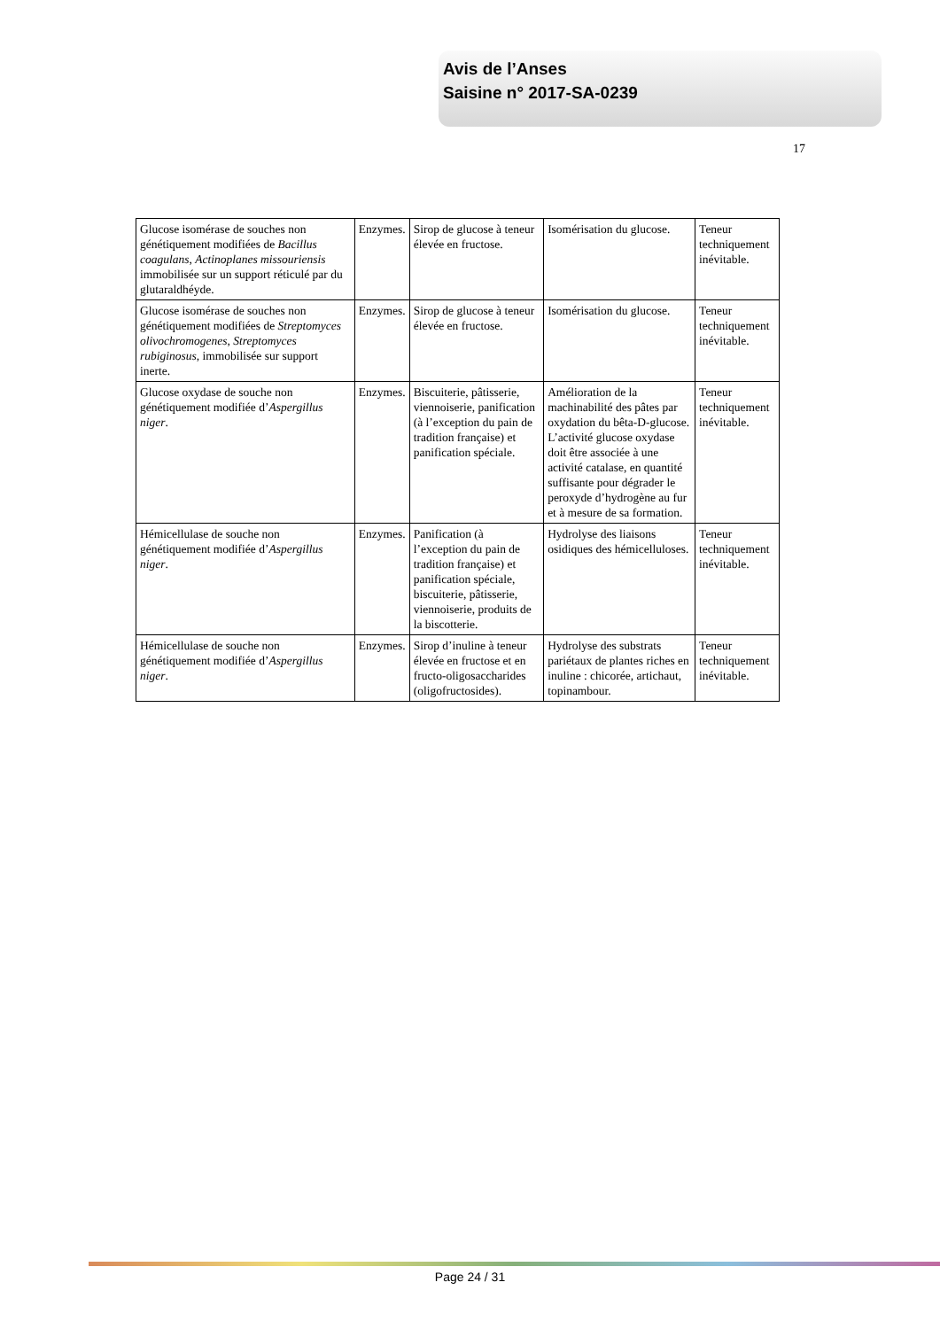Avis de l’Anses
Saisine n° 2017-SA-0239
17
| Glucose isomérase de souches non génétiquement modifiées de Bacillus coagulans , Actinoplanes missouriensis immobilisée sur un support réticulé par du glutaraldhéyde. | Enzymes. | Sirop de glucose à teneur élevée en fructose. | Isomérisation du glucose. | Teneur techniquement inévitable. |
| Glucose isomérase de souches non génétiquement modifiées de Streptomyces olivochromogenes , Streptomyces rubiginosus , immobilisée sur support inerte. | Enzymes. | Sirop de glucose à teneur élevée en fructose. | Isomérisation du glucose. | Teneur techniquement inévitable. |
| Glucose oxydase de souche non génétiquement modifiée d’ Aspergillus niger . | Enzymes. | Biscuiterie, pâtisserie, viennoiserie, panification (à l’exception du pain de tradition française) et panification spéciale. | Amélioration de la machinabilité des pâtes par oxydation du bêta-D-glucose. L’activité glucose oxydase doit être associée à une activité catalase, en quantité suffisante pour dégrader le peroxyde d’hydrogène au fur et à mesure de sa formation. | Teneur techniquement inévitable. |
| Hémicellulase de souche non génétiquement modifiée d’ Aspergillus niger . | Enzymes. | Panification (à l’exception du pain de tradition française) et panification spéciale, biscuiterie, pâtisserie, viennoiserie, produits de la biscotterie. | Hydrolyse des liaisons osidiques des hémicelluloses. | Teneur techniquement inévitable. |
| Hémicellulase de souche non génétiquement modifiée d’ Aspergillus niger . | Enzymes. | Sirop d’inuline à teneur élevée en fructose et en fructo-oligosaccharides (oligofructosides). | Hydrolyse des substrats pariétaux de plantes riches en inuline : chicorée, artichaut, topinambour. | Teneur techniquement inévitable. |
Page 24 / 31